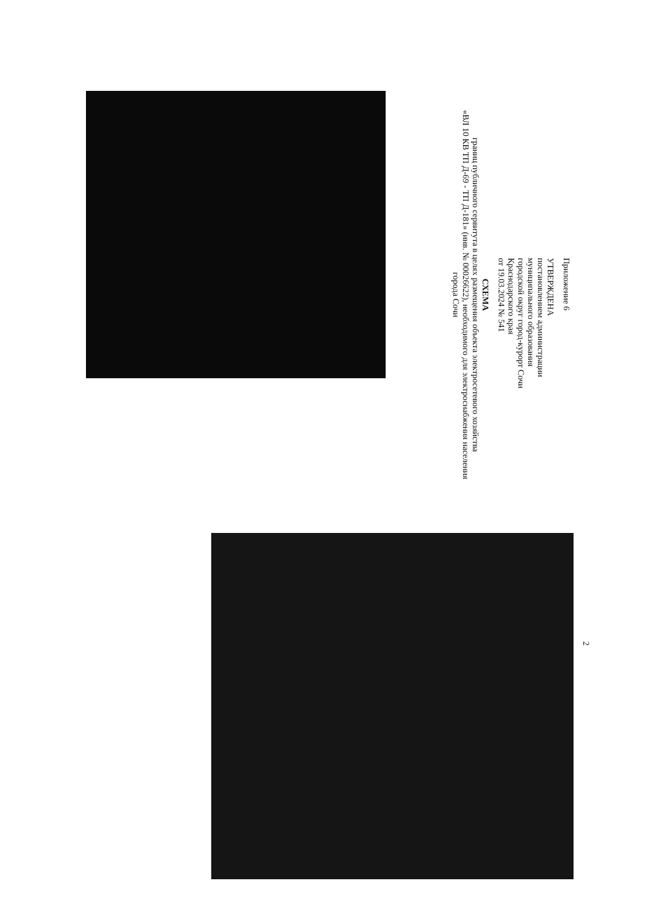Приложение 6
УТВЕРЖДЕНА
постановлением администрации
муниципального образования
городской округ город-курорт Сочи
Краснодарского края
от 19.03.2024 № 541
СХЕМА
границ публичного сервитута в целях размещения объекта электросетевого хозяйства
«ВЛ 10 КВ ТП Д-69 - ТП Д-181» (инв. № 00026622), необходимого для электроснабжения населения города Сочи
2